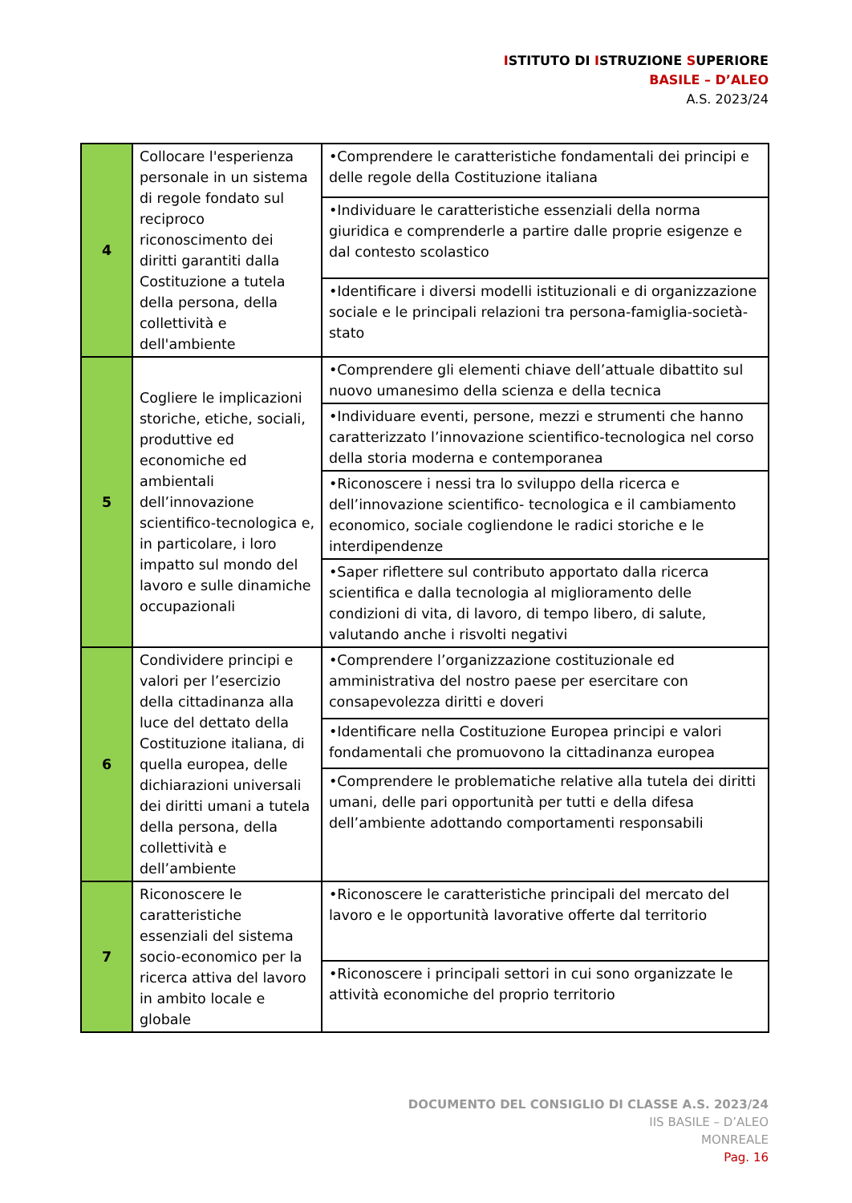ISTITUTO DI ISTRUZIONE SUPERIORE
BASILE – D’ALEO
A.S. 2023/24
| 4 | Collocare l'esperienza personale in un sistema di regole fondato sul reciproco riconoscimento dei diritti garantiti dalla Costituzione a tutela della persona, della collettività e dell'ambiente | •Comprendere le caratteristiche fondamentali dei principi e delle regole della Costituzione italiana |
| | | •Individuare le caratteristiche essenziali della norma giuridica e comprenderle a partire dalle proprie esigenze e dal contesto scolastico |
| | | •Identificare i diversi modelli istituzionali e di organizzazione sociale e le principali relazioni tra persona-famiglia-società-stato |
| 5 | Cogliere le implicazioni storiche, etiche, sociali, produttive ed economiche ed ambientali dell’innovazione scientifico-tecnologica e, in particolare, i loro impatto sul mondo del lavoro e sulle dinamiche occupazionali | •Comprendere gli elementi chiave dell’attuale dibattito sul nuovo umanesimo della scienza e della tecnica |
| | | •Individuare eventi, persone, mezzi e strumenti che hanno caratterizzato l’innovazione scientifico-tecnologica nel corso della storia moderna e contemporanea |
| | | •Riconoscere i nessi tra lo sviluppo della ricerca e dell’innovazione scientifico- tecnologica e il cambiamento economico, sociale cogliendone le radici storiche e le interdipendenze |
| | | •Saper riflettere sul contributo apportato dalla ricerca scientifica e dalla tecnologia al miglioramento delle condizioni di vita, di lavoro, di tempo libero, di salute, valutando anche i risvolti negativi |
| 6 | Condividere principi e valori per l’esercizio della cittadinanza alla luce del dettato della Costituzione italiana, di quella europea, delle dichiarazioni universali dei diritti umani a tutela della persona, della collettività e dell’ambiente | •Comprendere l’organizzazione costituzionale ed amministrativa del nostro paese per esercitare con consapevolezza diritti e doveri |
| | | •Identificare nella Costituzione Europea principi e valori fondamentali che promuovono la cittadinanza europea |
| | | •Comprendere le problematiche relative alla tutela dei diritti umani, delle pari opportunità per tutti e della difesa dell’ambiente adottando comportamenti responsabili |
| 7 | Riconoscere le caratteristiche essenziali del sistema socio-economico per la ricerca attiva del lavoro in ambito locale e globale | •Riconoscere le caratteristiche principali del mercato del lavoro e le opportunità lavorative offerte dal territorio |
| | | •Riconoscere i principali settori in cui sono organizzate le attività economiche del proprio territorio |
DOCUMENTO DEL CONSIGLIO DI CLASSE A.S. 2023/24
IIS BASILE – D’ALEO
MONREALE
Pag. 16